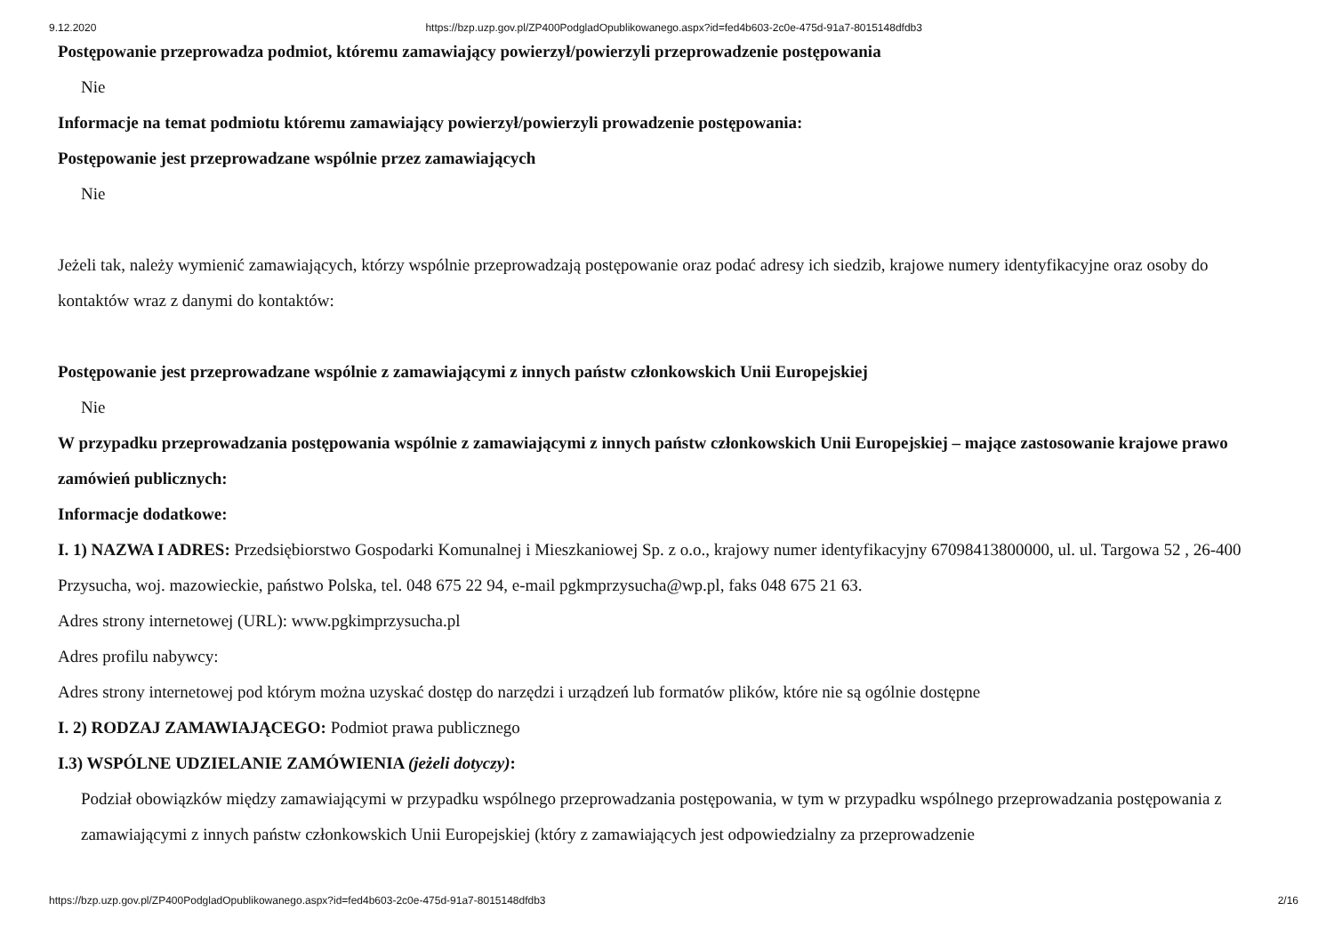9.12.2020 https://bzp.uzp.gov.pl/ZP400PodgladOpublikowanego.aspx?id=fed4b603-2c0e-475d-91a7-8015148dfdb3
Postępowanie przeprowadza podmiot, któremu zamawiający powierzył/powierzyli przeprowadzenie postępowania
Nie
Informacje na temat podmiotu któremu zamawiający powierzył/powierzyli prowadzenie postępowania:
Postępowanie jest przeprowadzane wspólnie przez zamawiających
Nie
Jeżeli tak, należy wymienić zamawiających, którzy wspólnie przeprowadzają postępowanie oraz podać adresy ich siedzib, krajowe numery identyfikacyjne oraz osoby do kontaktów wraz z danymi do kontaktów:
Postępowanie jest przeprowadzane wspólnie z zamawiającymi z innych państw członkowskich Unii Europejskiej
Nie
W przypadku przeprowadzania postępowania wspólnie z zamawiającymi z innych państw członkowskich Unii Europejskiej – mające zastosowanie krajowe prawo zamówień publicznych:
Informacje dodatkowe:
I. 1) NAZWA I ADRES: Przedsiębiorstwo Gospodarki Komunalnej i Mieszkaniowej Sp. z o.o., krajowy numer identyfikacyjny 67098413800000, ul. ul. Targowa 52 , 26-400 Przysucha, woj. mazowieckie, państwo Polska, tel. 048 675 22 94, e-mail pgkmprzysucha@wp.pl, faks 048 675 21 63.
Adres strony internetowej (URL): www.pgkimprzysucha.pl
Adres profilu nabywcy:
Adres strony internetowej pod którym można uzyskać dostęp do narzędzi i urządzeń lub formatów plików, które nie są ogólnie dostępne
I. 2) RODZAJ ZAMAWIAJĄCEGO: Podmiot prawa publicznego
I.3) WSPÓLNE UDZIELANIE ZAMÓWIENIA (jeżeli dotyczy):
Podział obowiązków między zamawiającymi w przypadku wspólnego przeprowadzania postępowania, w tym w przypadku wspólnego przeprowadzania postępowania z zamawiającymi z innych państw członkowskich Unii Europejskiej (który z zamawiających jest odpowiedzialny za przeprowadzenie
https://bzp.uzp.gov.pl/ZP400PodgladOpublikowanego.aspx?id=fed4b603-2c0e-475d-91a7-8015148dfdb3 2/16